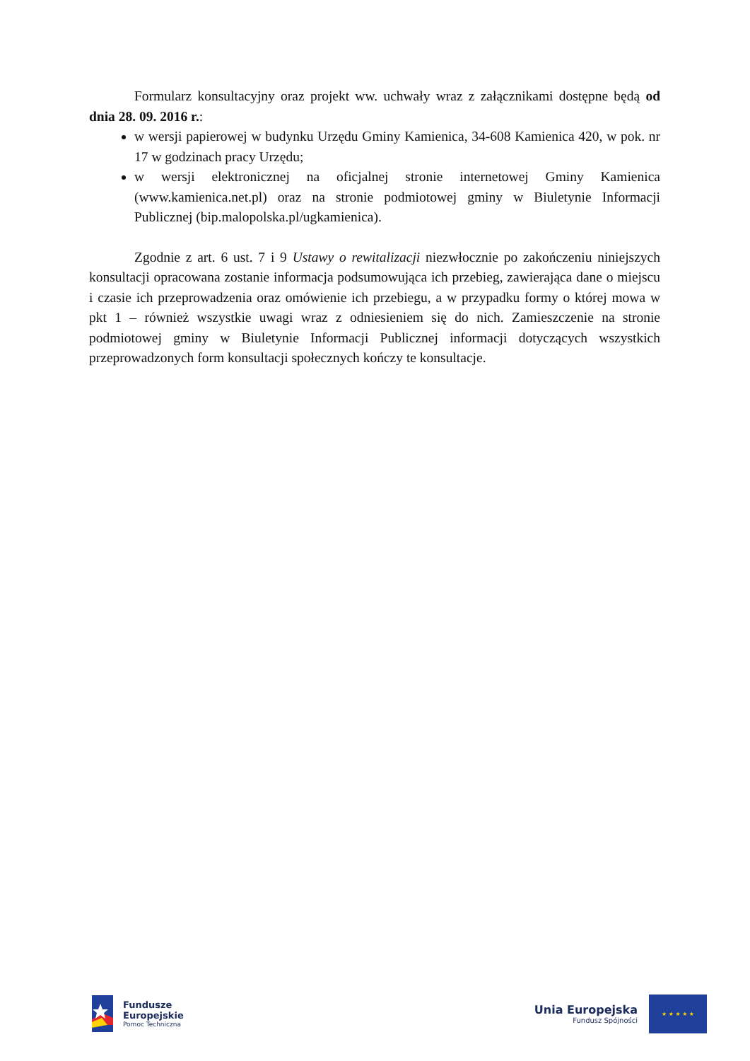Formularz konsultacyjny oraz projekt ww. uchwały wraz z załącznikami dostępne będą od dnia 28. 09. 2016 r.:
w wersji papierowej w budynku Urzędu Gminy Kamienica, 34-608 Kamienica 420, w pok. nr 17 w godzinach pracy Urzędu;
w wersji elektronicznej na oficjalnej stronie internetowej Gminy Kamienica (www.kamienica.net.pl) oraz na stronie podmiotowej gminy w Biuletynie Informacji Publicznej (bip.malopolska.pl/ugkamienica).
Zgodnie z art. 6 ust. 7 i 9 Ustawy o rewitalizacji niezwłocznie po zakończeniu niniejszych konsultacji opracowana zostanie informacja podsumowująca ich przebieg, zawierająca dane o miejscu i czasie ich przeprowadzenia oraz omówienie ich przebiegu, a w przypadku formy o której mowa w pkt 1 – również wszystkie uwagi wraz z odniesieniem się do nich. Zamieszczenie na stronie podmiotowej gminy w Biuletynie Informacji Publicznej informacji dotyczących wszystkich przeprowadzonych form konsultacji społecznych kończy te konsultacje.
Fundusze
Europejskie
Pomoc Techniczna
Unia Europejska
Fundusz Spójności
★ ★ ★ ★ ★